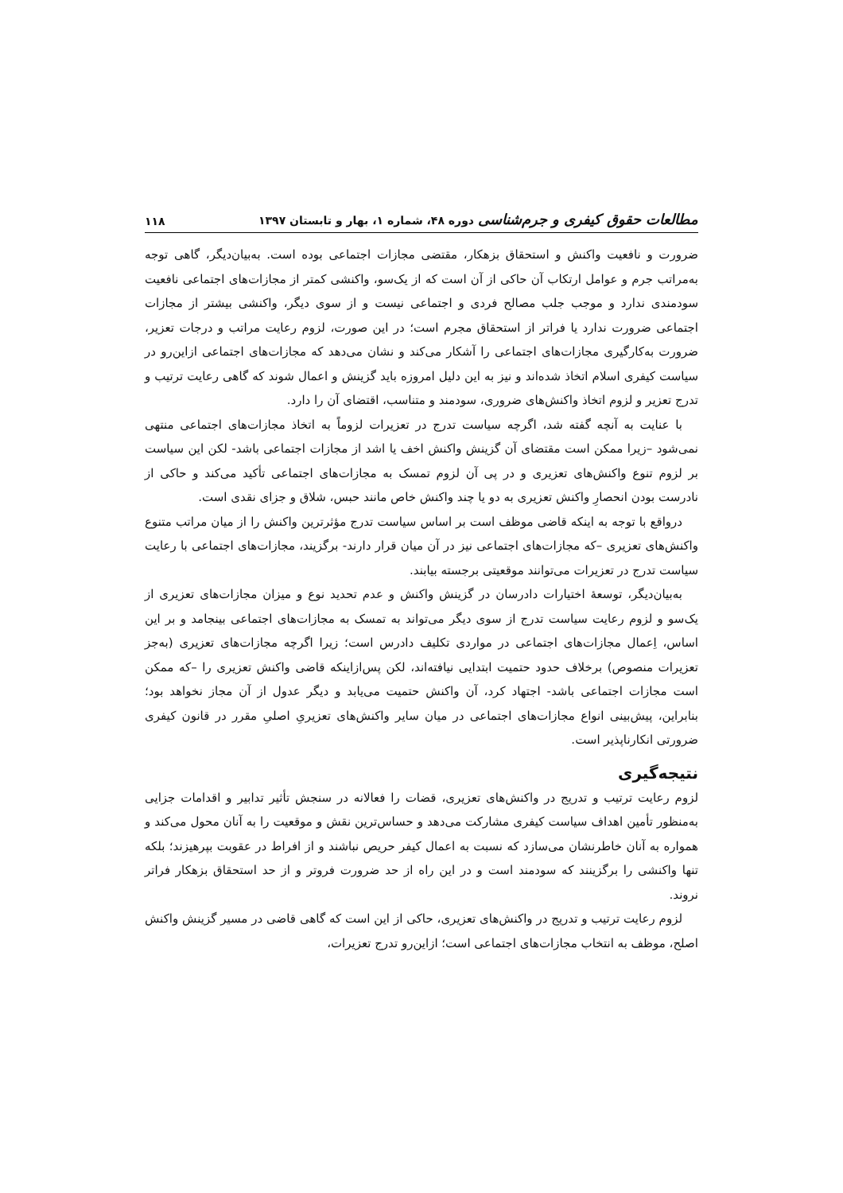مطالعات حقوق کیفری و جرم‌شناسی دوره ۴۸، شماره ۱، بهار و تابستان ۱۳۹۷
۱۱۸
ضرورت و نافعیت واکنش و استحقاق بزهکار، مقتضی مجازات اجتماعی بوده است. به‌بیان‌دیگر، گاهی توجه به‌مراتب جرم و عوامل ارتکاب آن حاکی از آن است که از یک‌سو، واکنشی کمتر از مجازات‌های اجتماعی نافعیت سودمندی ندارد و موجب جلب مصالح فردی و اجتماعی نیست و از سوی دیگر، واکنشی بیشتر از مجازات اجتماعی ضرورت ندارد یا فراتر از استحقاق مجرم است؛ در این صورت، لزوم رعایت مراتب و درجات تعزیر، ضرورت به‌کارگیری مجازات‌های اجتماعی را آشکار می‌کند و نشان می‌دهد که مجازات‌های اجتماعی ازاین‌رو در سیاست کیفری اسلام اتخاذ شده‌اند و نیز به این دلیل امروزه باید گزینش و اعمال شوند که گاهی رعایت ترتیب و تدرج تعزیر و لزوم اتخاذ واکنش‌های ضروری، سودمند و متناسب، اقتضای آن را دارد.
با عنایت به آنچه گفته شد، اگرچه سیاست تدرج در تعزیرات لزوماً به اتخاذ مجازات‌های اجتماعی منتهی نمی‌شود –زیرا ممکن است مقتضای آن گزینش واکنش اخف یا اشد از مجازات اجتماعی باشد- لکن این سیاست بر لزوم تنوع واکنش‌های تعزیری و در پی آن لزوم تمسک به مجازات‌های اجتماعی تأکید می‌کند و حاکی از نادرست بودن انحصارِ واکنش تعزیری به دو یا چند واکنش خاص مانند حبس، شلاق و جزای نقدی است.
درواقع با توجه به اینکه قاضی موظف است بر اساس سیاست تدرج مؤثرترین واکنش را از میان مراتب متنوع واکنش‌های تعزیری –که مجازات‌های اجتماعی نیز در آن میان قرار دارند- برگزیند، مجازات‌های اجتماعی با رعایت سیاست تدرج در تعزیرات می‌توانند موقعیتی برجسته بیابند.
به‌بیان‌دیگر، توسعهٔ اختیارات دادرسان در گزینش واکنش و عدم تحدید نوع و میزان مجازات‌های تعزیری از یک‌سو و لزوم رعایت سیاست تدرج از سوی دیگر می‌تواند به تمسک به مجازات‌های اجتماعی بینجامد و بر این اساس، اِعمال مجازات‌های اجتماعی در مواردی تکلیف دادرس است؛ زیرا اگرچه مجازات‌های تعزیری (به‌جز تعزیرات منصوص) برخلاف حدود حتمیت ابتدایی نیافته‌اند، لکن پس‌ازاینکه قاضی واکنش تعزیری را –که ممکن است مجازات اجتماعی باشد- اجتهاد کرد، آن واکنش حتمیت می‌یابد و دیگر عدول از آن مجاز نخواهد بود؛ بنابراین، پیش‌بینی انواع مجازات‌های اجتماعی در میان سایر واکنش‌های تعزیریِ اصلیِ مقرر در قانون کیفری ضرورتی انکارناپذیر است.
نتیجه‌گیری
لزوم رعایت ترتیب و تدریج در واکنش‌های تعزیری، قضات را فعالانه در سنجش تأثیر تدابیر و اقدامات جزایی به‌منظور تأمین اهداف سیاست کیفری مشارکت می‌دهد و حساس‌ترین نقش و موقعیت را به آنان محول می‌کند و همواره به آنان خاطرنشان می‌سازد که نسبت به اعمال کیفر حریص نباشند و از افراط در عقوبت بپرهیزند؛ بلکه تنها واکنشی را برگزینند که سودمند است و در این راه از حد ضرورت فروتر و از حد استحقاق بزهکار فراتر نروند.
لزوم رعایت ترتیب و تدریج در واکنش‌های تعزیری، حاکی از این است که گاهی قاضی در مسیر گزینش واکنش اصلح، موظف به انتخاب مجازات‌های اجتماعی است؛ ازاین‌رو تدرج تعزیرات،